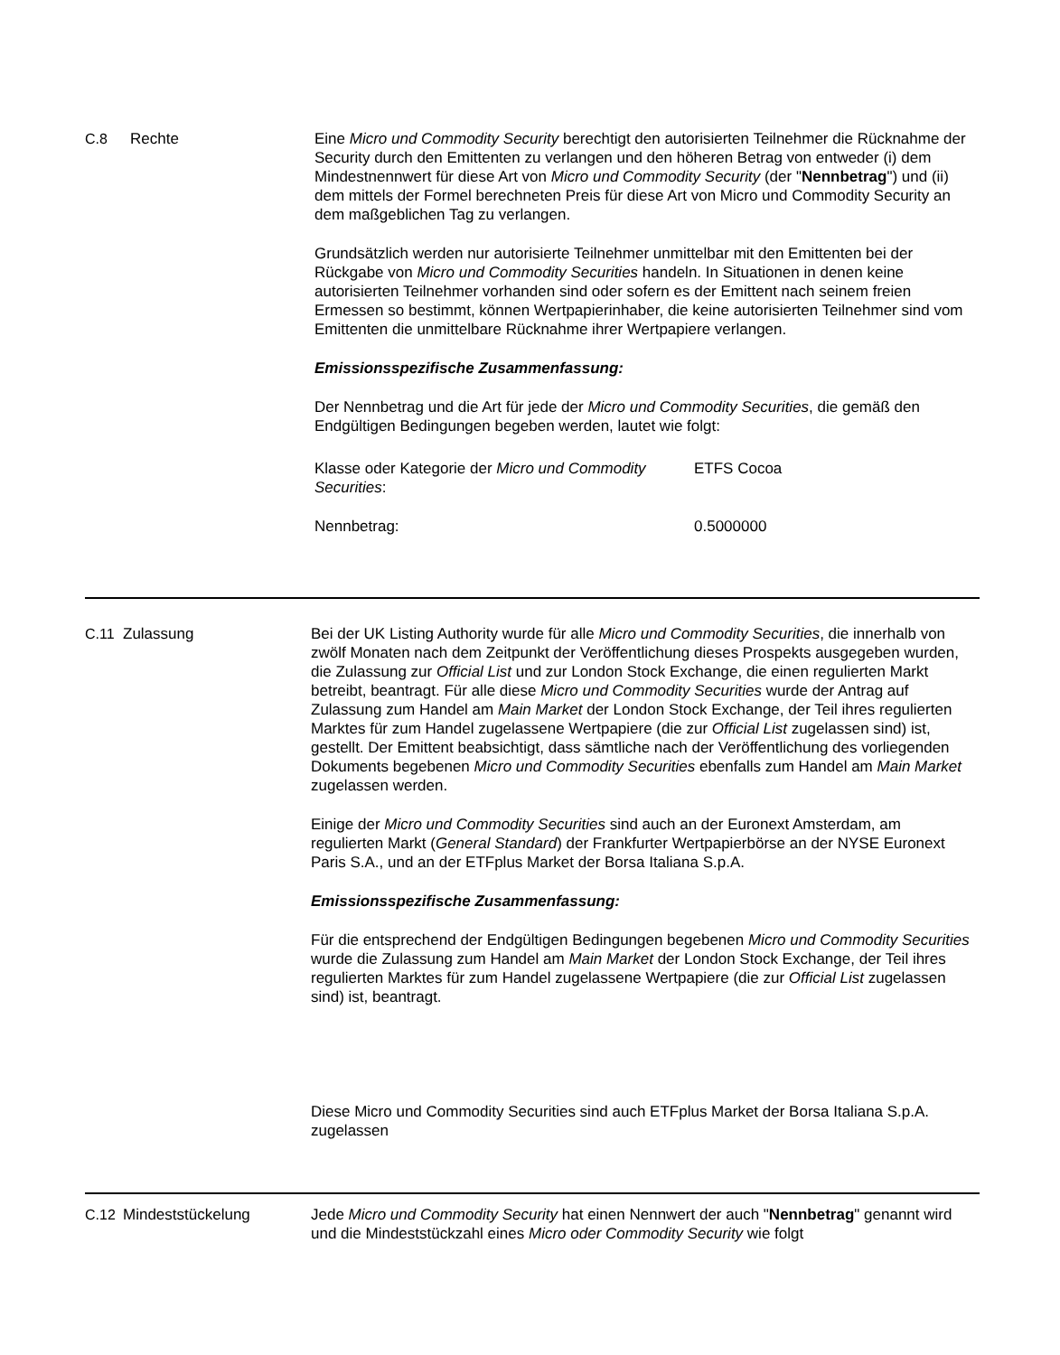C.8 Rechte Eine Micro und Commodity Security berechtigt den autorisierten Teilnehmer die Rücknahme der Security durch den Emittenten zu verlangen und den höheren Betrag von entweder (i) dem Mindestnennwert für diese Art von Micro und Commodity Security (der "Nennbetrag") und (ii) dem mittels der Formel berechneten Preis für diese Art von Micro und Commodity Security an dem maßgeblichen Tag zu verlangen.
Grundsätzlich werden nur autorisierte Teilnehmer unmittelbar mit den Emittenten bei der Rückgabe von Micro und Commodity Securities handeln. In Situationen in denen keine autorisierten Teilnehmer vorhanden sind oder sofern es der Emittent nach seinem freien Ermessen so bestimmt, können Wertpapierinhaber, die keine autorisierten Teilnehmer sind vom Emittenten die unmittelbare Rücknahme ihrer Wertpapiere verlangen.
Emissionsspezifische Zusammenfassung:
Der Nennbetrag und die Art für jede der Micro und Commodity Securities, die gemäß den Endgültigen Bedingungen begeben werden, lautet wie folgt:
| Klasse oder Kategorie der Micro und Commodity Securities : | ETFS Cocoa |
| Nennbetrag: | 0.5000000 |
C.11 Zulassung Bei der UK Listing Authority wurde für alle Micro und Commodity Securities, die innerhalb von zwölf Monaten nach dem Zeitpunkt der Veröffentlichung dieses Prospekts ausgegeben wurden, die Zulassung zur Official List und zur London Stock Exchange, die einen regulierten Markt betreibt, beantragt. Für alle diese Micro und Commodity Securities wurde der Antrag auf Zulassung zum Handel am Main Market der London Stock Exchange, der Teil ihres regulierten Marktes für zum Handel zugelassene Wertpapiere (die zur Official List zugelassen sind) ist, gestellt. Der Emittent beabsichtigt, dass sämtliche nach der Veröffentlichung des vorliegenden Dokuments begebenen Micro und Commodity Securities ebenfalls zum Handel am Main Market zugelassen werden.
Einige der Micro und Commodity Securities sind auch an der Euronext Amsterdam, am regulierten Markt (General Standard) der Frankfurter Wertpapierbörse an der NYSE Euronext Paris S.A., und an der ETFplus Market der Borsa Italiana S.p.A.
Emissionsspezifische Zusammenfassung:
Für die entsprechend der Endgültigen Bedingungen begebenen Micro und Commodity Securities wurde die Zulassung zum Handel am Main Market der London Stock Exchange, der Teil ihres regulierten Marktes für zum Handel zugelassene Wertpapiere (die zur Official List zugelassen sind) ist, beantragt.
Diese Micro und Commodity Securities sind auch ETFplus Market der Borsa Italiana S.p.A. zugelassen
C.12 Mindeststückelung Jede Micro und Commodity Security hat einen Nennwert der auch "Nennbetrag" genannt wird und die Mindeststückzahl eines Micro oder Commodity Security wie folgt